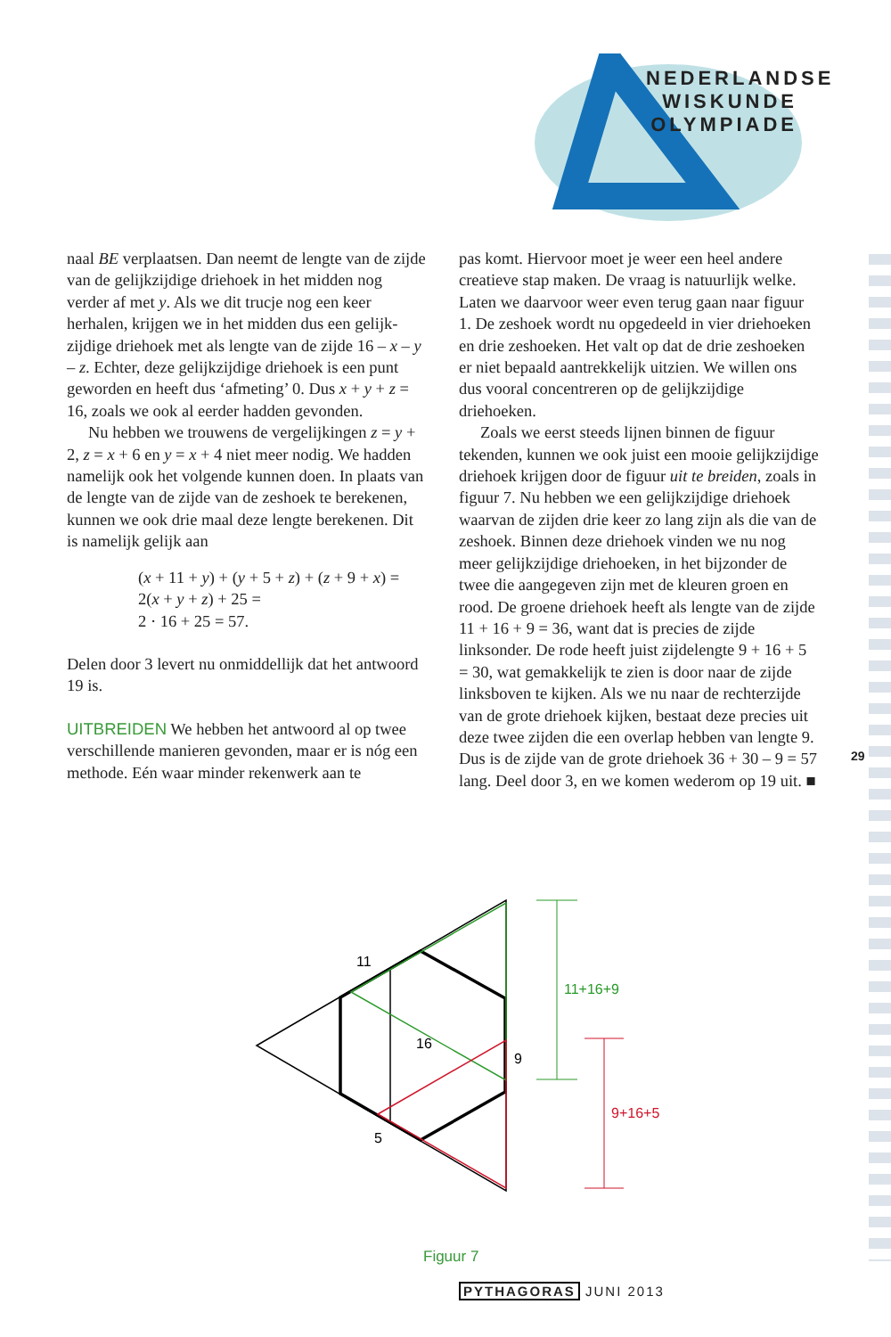NEDERLANDSE
WISKUNDE
OLYMPIADE
29
naal BE verplaatsen. Dan neemt de lengte van de zijde van de gelijkzijdige driehoek in het midden nog verder af met y. Als we dit trucje nog een keer herhalen, krijgen we in het midden dus een gelijk­zijdige driehoek met als lengte van de zijde 16 – x – y – z. Echter, deze gelijkzijdige driehoek is een punt geworden en heeft dus ‘afmeting’ 0. Dus x + y + z = 16, zoals we ook al eerder hadden gevonden.
Nu hebben we trouwens de vergelijkingen z = y + 2, z = x + 6 en y = x + 4 niet meer nodig. We hadden namelijk ook het volgende kunnen doen. In plaats van de lengte van de zijde van de zeshoek te berekenen, kunnen we ook drie maal deze lengte berekenen. Dit is namelijk gelijk aan
(x + 11 + y) + (y + 5 + z) + (z + 9 + x) =
2(x + y + z) + 25 =
2 · 16 + 25 = 57.
Delen door 3 levert nu onmiddellijk dat het ant­woord 19 is.
UITBREIDEN We hebben het antwoord al op twee verschillende manieren gevonden, maar er is nóg een methode. Eén waar minder rekenwerk aan te
pas komt. Hiervoor moet je weer een heel andere creatieve stap maken. De vraag is natuurlijk wel­ke. Laten we daarvoor weer even terug gaan naar figuur 1. De zeshoek wordt nu opgedeeld in vier driehoeken en drie zeshoeken. Het valt op dat de drie zeshoeken er niet bepaald aantrekkelijk uit­zien. We willen ons dus vooral concentreren op de gelijkzijdige driehoeken.
Zoals we eerst steeds lijnen binnen de figuur tekenden, kunnen we ook juist een mooie gelijkzij­dige driehoek krijgen door de figuur uit te breiden, zoals in figuur 7. Nu hebben we een gelijkzijdige driehoek waarvan de zijden drie keer zo lang zijn als die van de zeshoek. Binnen deze driehoek vin­den we nu nog meer gelijkzijdige driehoeken, in het bijzonder de twee die aangegeven zijn met de kleuren groen en rood. De groene driehoek heeft als lengte van de zijde 11 + 16 + 9 = 36, want dat is precies de zijde linksonder. De rode heeft juist zij­delengte 9 + 16 + 5 = 30, wat gemakkelijk te zien is door naar de zijde linksboven te kijken. Als we nu naar de rechterzijde van de grote driehoek kijken, bestaat deze precies uit deze twee zijden die een overlap hebben van lengte 9. Dus is de zijde van de grote driehoek 36 + 30 – 9 = 57 lang. Deel door 3, en we komen wederom op 19 uit. ■
11
16
9
5
11+16+9
9+16+5
Figuur 7
PYTHAGORAS JUNI 2013